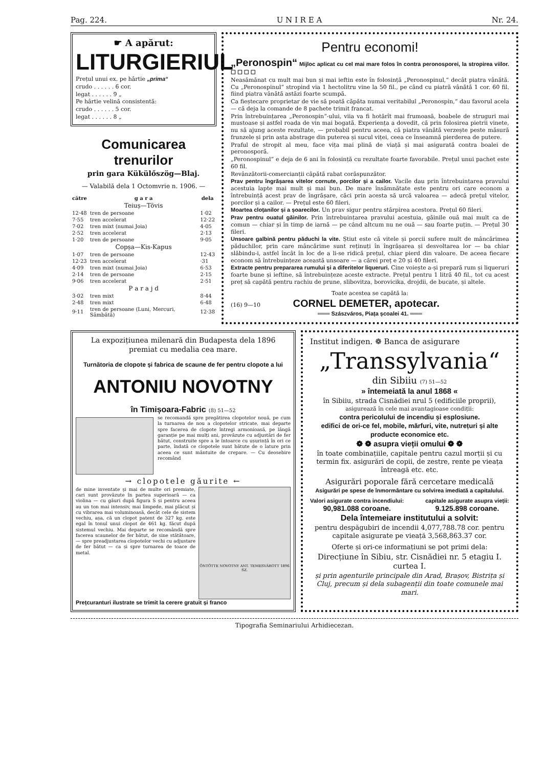Pag. 224. U N I R E A Nr. 24.
☛ A apărut:
LITURGIERIUL
Prețul unui ex. pe hârtie „prima“
crudo . . . . . . 6 cor.
legat . . . . . . 9 „
Pe hârtie velină consistentă:
crudo . . . . . . 5 cor.
legat . . . . . . 8 „
Comunicarea trenurilor
prin gara Kükülőszög—Blaj.
— Valabilă dela 1 Octomvrie n. 1906. —
| către | g a r a | dela |
| --- | --- | --- |
| | Teiuș—Tövis | |
| 12·48 | tren de persoane | 1·02 |
| 7·55 | tren accelerat | 12·22 |
| 7·02 | tren mixt (numai Joia) | 4·05 |
| 2·52 | tren accelerat | 2·13 |
| 1·20 | tren de persoane | 9·05 |
| | Copșa—Kis-Kapus | |
| 1·07 | tren de persoane | 12·43 |
| 12·23 | tren accelerat | ·31 |
| 4·09 | tren mixt (numai Joia) | 6·53 |
| 2·14 | tren de persoane | 2·15 |
| 9·06 | tren accelerat | 2·51 |
| | P a r a j d | |
| 3·02 | tren mixt | 8·44 |
| 2·48 | tren mixt | 6·48 |
| 9·11 | tren de persoane (Luni, Mercuri, Sâmbătă) | 12·38 |
Pentru economi!
„Peronospin“ Mijloc aplicat cu cel mai mare folos în contra peronosporei, la stropirea viilor. ☐ ☐ ☐ ☐
Neasămănat cu mult mai bun și mai ieftin este în folosință „Peronospinul,“ decât piatra vânătă. Cu „Peronospinul“ stropind via 1 hectolitru vine la 50 fil., pe când cu piatră vânătă 1 cor. 60 fil. fiind piatra vânătă astăzi foarte scumpă.
Ca fieștecare proprietar de vie să poată căpăta numai veritabilul „Peronospin,“ dau favorul acela — că deja la comande de 8 pachete trimit francat.
Prin întrebuințarea „Peronospin“-ului, viia va fi hotărît mai frumoasă, boabele de struguri mai mustoase și astfel roada de vin mai bogată. Experiența a dovedit, că prin folosirea pietrii vinete, nu să ajung aceste rezultate, — probabil pentru aceea, că piatra vânătă verzește peste măsură frunzele și prin asta abstrage din puterea și sucul viței, ceea ce înseamnă pierderea de putere.
Praful de stropit al meu, face vița mai plină de viață și mai asigurată contra boalei de peronosporă.
„Peronospinul“ e deja de 6 ani în folosință cu rezultate foarte favorabile. Prețul unui pachet este 60 fil.
Revânzătorii-comercianții căpătă rabat corăspunzător.
Prav pentru îngrășarea vitelor cornute, porcilor și a cailor. Vacile dau prin întrebuințarea pravului acestuia lapte mai mult și mai bun. De mare însămnătate este pentru ori care econom a întrebuință acest prav de îngrășare, căci prin acesta să urcă valoarea — adecă prețul vitelor, porcilor și a cailor. — Prețul este 60 fileri.
Moartea cloțanilor și a șoarecilor. Un prav sigur pentru stârpirea acestora. Prețul 60 fileri.
Prav pentru ouatul găinilor. Prin întrebuințarea pravului acestuia, găinile ouă mai mult ca de comun — chiar și în timp de iarnă — pe când altcum nu ne ouă — sau foarte puțin. — Prețul 30 fileri.
Unsoare galbină pentru păduchi la vite. Știut este că vitele și porcii sufere mult de mâncărimea păduchilor, prin care mâncărime sunt reținuți în îngrășarea și desvoltarea lor — ba chiar slăbindu-i, astfel încât în loc de a li-se ridică prețul, chiar pierd din valoare. De aceea fiecare econom să întrebuințeze această unsoare — a cărei preț e 20 și 40 fileri.
Extracte pentru prepararea rumului și a diferitelor liqueruri. Cine voiește a-și prepară rum și liqueruri foarte bune și ieftine, să întrebuințeze aceste extracte. Prețul pentru 1 litră 40 fil., tot cu acest preț să capătă pentru rachiu de prune, slibovitza, borovicika, drojdii, de bucate, și altele.
Toate acestea se capătă la:
(16) 9—10 CORNEL DEMETER, apotecar.
═══ Szászváros, Piața școalei 41. ═══
La expozițiunea milenară din Budapesta dela 1896 premiat cu medalia cea mare.
Turnătoria de clopote și fabrica de scaune de fer pentru clopote a lui
ANTONIU NOVOTNY
în Timișoara-Fabric (8) 51—52
se recomandă spre pregătirea clopotelor nouă, pe cum la turnarea de nou a clopotelor stricate, mai departe spre facerea de clopote întregi armonioasă, pe lângă garanție pe mai mulți ani, provăzute cu adjustări de fer bătut, construite spre a le întoarce cu ușurință în ori ce parte, îndată ce clopotele sunt bătute de o lature prin aceea ce sunt mântuite de crepare. — Cu deosebire recomând
→ clopotele găurite ←
ÖNTÖTTE NOVOTNY ANT. TEMESVÁROTT 1896 SZ.
de mine inventate și mai de multe ori premiate, cari sunt provăzute în partea superioară — ca violina — cu găuri după figura S și pentru aceea au un ton mai intensiv, mai limpede, mai plăcut și cu vibrarea mai voluminoasă, decât cele de sistem vechiu, așa, că un clopot patent de 327 kg. este egal în tonul unui clopot de 461 kg. făcut după sistemul vechiu. Mai departe se recomândă spre facerea scaunelor de fer bătut, de sine stătătoare, — spre preadjustarea clopotelor vechi cu adjustare de fer bătut — ca și spre turnarea de toace de metal.
Prețcuranturi ilustrate se trimit la cerere gratuit și franco
Institut indigen. ❁ Banca de asigurare
„Transsylvania“
din Sibiiu (7) 51—52
» întemeiată la anul 1868 «
în Sibiiu, strada Cisnădiei nrul 5 (edificiile proprii),
asigurează în cele mai avantagioase condiții:
contra pericolului de incendiu și esplosiune.
edifici de ori-ce fel, mobile, mărfuri, vite, nutrețuri și alte producte economice etc.
❁ ❁ asupra vieții omului ❁ ❁
în toate combinațiile, capitale pentru cazul morții și cu termin fix. asigurări de copii, de zestre, rente pe vieața întreagă etc. etc.
Asigurări poporale fără cercetare medicală
Asigurări pe spese de înmormântare cu solvirea imediată a capitalului.
Valori asigurate contra incendiului:
90,981.088 coroane.
capitale asigurate asupra vieții:
9.125.898 coroane.
Dela întemeiare institutului a solvit:
pentru despăgubiri de incendii 4,077,788.78 cor. pentru capitale asigurate pe vieață 3,568,863.37 cor.
Oferte și ori-ce informațiuni se pot primi dela:
Direcțiune în Sibiu, str. Cisnădiei nr. 5 etagiu I. curtea I.
și prin agenturile principale din Arad, Brașov, Bistrița și Cluj, precum și dela subagenții din toate comunele mai mari.
Tipografia Seminariului Arhidiecezan.